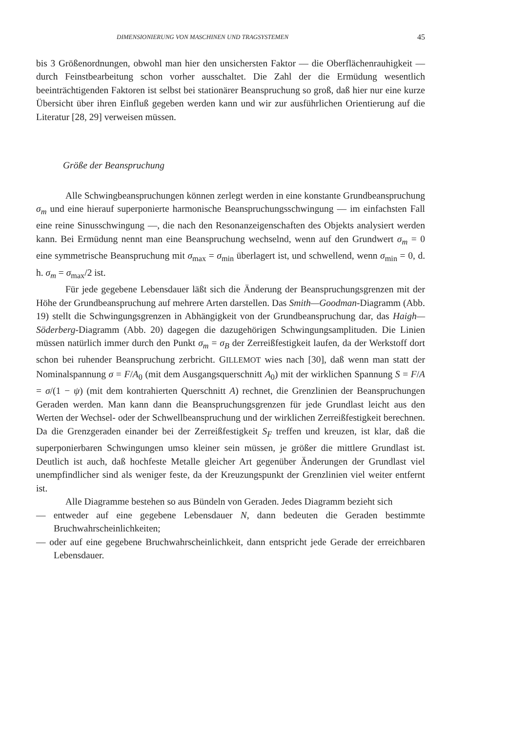DIMENSIONIERUNG VON MASCHINEN UND TRAGSYSTEMEN 45
bis 3 Größenordnungen, obwohl man hier den unsichersten Faktor — die Oberflächenrauhigkeit — durch Feinstbearbeitung schon vorher ausschaltet. Die Zahl der die Ermüdung wesentlich beeinträchtigenden Faktoren ist selbst bei stationärer Beanspruchung so groß, daß hier nur eine kurze Übersicht über ihren Einfluß gegeben werden kann und wir zur ausführlichen Orientierung auf die Literatur [28, 29] verweisen müssen.
Größe der Beanspruchung
Alle Schwingbeanspruchungen können zerlegt werden in eine konstante Grundbeanspruchung σ<sub>m</sub> und eine hierauf superponierte harmonische Beanspruchungsschwingung — im einfachsten Fall eine reine Sinusschwingung —, die nach den Resonanzeigenschaften des Objekts analysiert werden kann. Bei Ermüdung nennt man eine Beanspruchung wechselnd, wenn auf den Grundwert σ<sub>m</sub> = 0 eine symmetrische Beanspruchung mit σ<sub>max</sub> = σ<sub>min</sub> überlagert ist, und schwellend, wenn σ<sub>min</sub> = 0, d. h. σ<sub>m</sub> = σ<sub>max</sub>/2 ist.
Für jede gegebene Lebensdauer läßt sich die Änderung der Beanspruchungsgrenzen mit der Höhe der Grundbeanspruchung auf mehrere Arten darstellen. Das Smith—Goodman-Diagramm (Abb. 19) stellt die Schwingungsgrenzen in Abhängigkeit von der Grundbeanspruchung dar, das Haigh—Söderberg-Diagramm (Abb. 20) dagegen die dazugehörigen Schwingungsamplituden. Die Linien müssen natürlich immer durch den Punkt σ<sub>m</sub> = σ<sub>B</sub> der Zerreißfestigkeit laufen, da der Werkstoff dort schon bei ruhender Beanspruchung zerbricht. GILLEMOT wies nach [30], daß wenn man statt der Nominalspannung σ = F/A<sub>0</sub> (mit dem Ausgangsquerschnitt A<sub>0</sub>) mit der wirklichen Spannung S = F/A = σ/(1 − ψ) (mit dem kontrahierten Querschnitt A) rechnet, die Grenzlinien der Beanspruchungen Geraden werden. Man kann dann die Beanspruchungsgrenzen für jede Grundlast leicht aus den Werten der Wechsel- oder der Schwellbeanspruchung und der wirklichen Zerreißfestigkeit berechnen. Da die Grenzgeraden einander bei der Zerreißfestigkeit S<sub>F</sub> treffen und kreuzen, ist klar, daß die superponierbaren Schwingungen umso kleiner sein müssen, je größer die mittlere Grundlast ist. Deutlich ist auch, daß hochfeste Metalle gleicher Art gegenüber Änderungen der Grundlast viel unempfindlicher sind als weniger feste, da der Kreuzungspunkt der Grenzlinien viel weiter entfernt ist.
Alle Diagramme bestehen so aus Bündeln von Geraden. Jedes Diagramm bezieht sich
— entweder auf eine gegebene Lebensdauer N, dann bedeuten die Geraden bestimmte Bruchwahrscheinlichkeiten;
— oder auf eine gegebene Bruchwahrscheinlichkeit, dann entspricht jede Gerade der erreichbaren Lebensdauer.